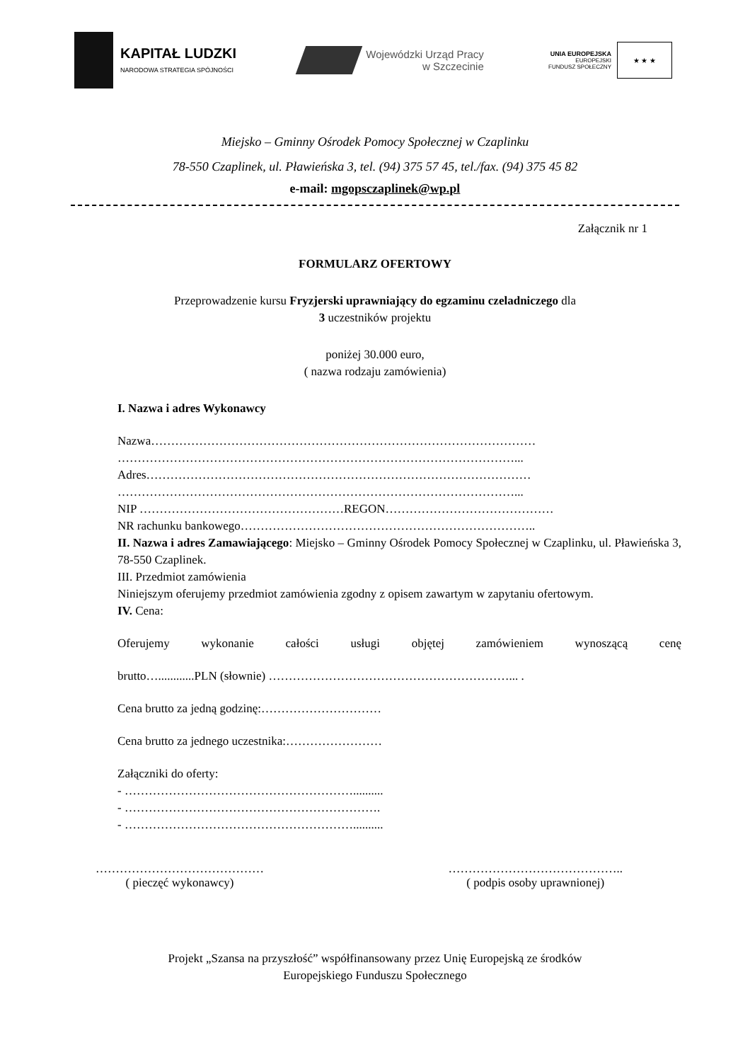KAPITAŁ LUDZKI
NARODOWA STRATEGIA SPÓJNOŚCI
Wojewódzki Urząd Pracy
w Szczecinie
UNIA EUROPEJSKA
EUROPEJSKI
FUNDUSZ SPOŁECZNY
★ ★ ★
Miejsko – Gminny Ośrodek Pomocy Społecznej w Czaplinku
78-550 Czaplinek, ul. Pławieńska 3, tel. (94) 375 57 45, tel./fax. (94) 375 45 82
e-mail: mgopsczaplinek@wp.pl
Załącznik nr 1
FORMULARZ OFERTOWY
Przeprowadzenie kursu Fryzjerski uprawniający do egzaminu czeladniczego dla
3 uczestników projektu
poniżej 30.000 euro,
( nazwa rodzaju zamówienia)
I. Nazwa i adres Wykonawcy
Nazwa……………………………………………………………………………………
………………………………………………………………………………………...
Adres……………………………………………………………………………………
………………………………………………………………………………………...
NIP ……………………………………………REGON……………………………………
NR rachunku bankowego………………………………………………………………..
II. Nazwa i adres Zamawiającego: Miejsko – Gminny Ośrodek Pomocy Społecznej w Czaplinku, ul. Pławieńska 3, 78-550 Czaplinek.
III. Przedmiot zamówienia
Niniejszym oferujemy przedmiot zamówienia zgodny z opisem zawartym w zapytaniu ofertowym.
IV. Cena:
Oferujemy wykonanie całości usługi objętej zamówieniem wynoszącą cenę
brutto…............PLN (słownie) ……………………………………………………... .
Cena brutto za jedną godzinę:…………………………
Cena brutto za jednego uczestnika:……………………
Załączniki do oferty:
- …………………………………………………..........
- ……………………………………………………….
- …………………………………………………..........
……………………………………
( pieczęć wykonawcy)
……………………………………..
( podpis osoby uprawnionej)
Projekt „Szansa na przyszłość” współfinansowany przez Unię Europejską ze środków
Europejskiego Funduszu Społecznego